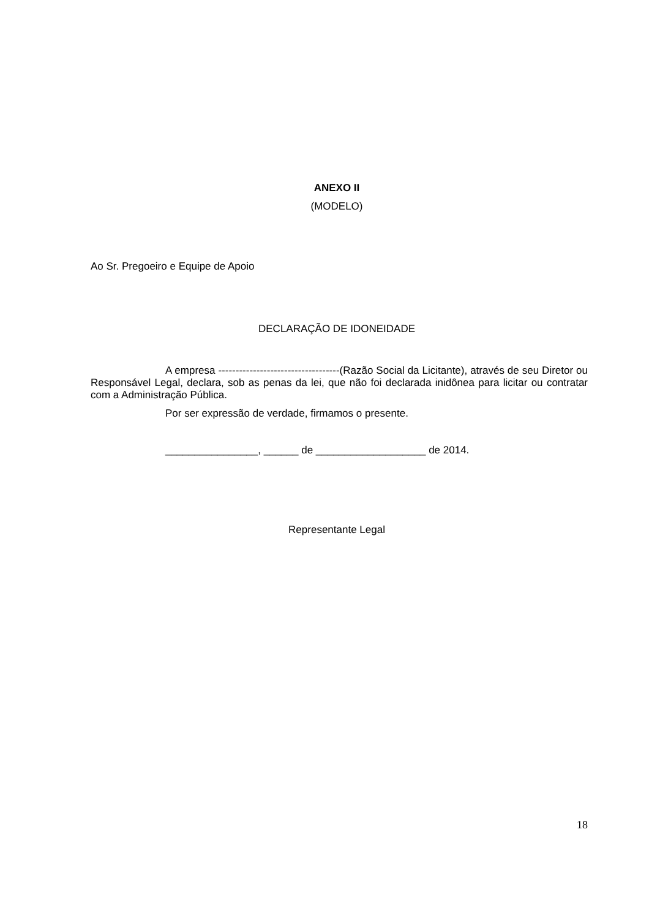ANEXO II
(MODELO)
Ao Sr. Pregoeiro e Equipe de Apoio
DECLARAÇÃO DE IDONEIDADE
A empresa -----------------------------------(Razão Social da Licitante), através de seu Diretor ou Responsável Legal, declara, sob as penas da lei, que não foi declarada inidônea para licitar ou contratar com a Administração Pública.
Por ser expressão de verdade, firmamos o presente.
________________, ______ de ___________________ de 2014.
Representante Legal
18